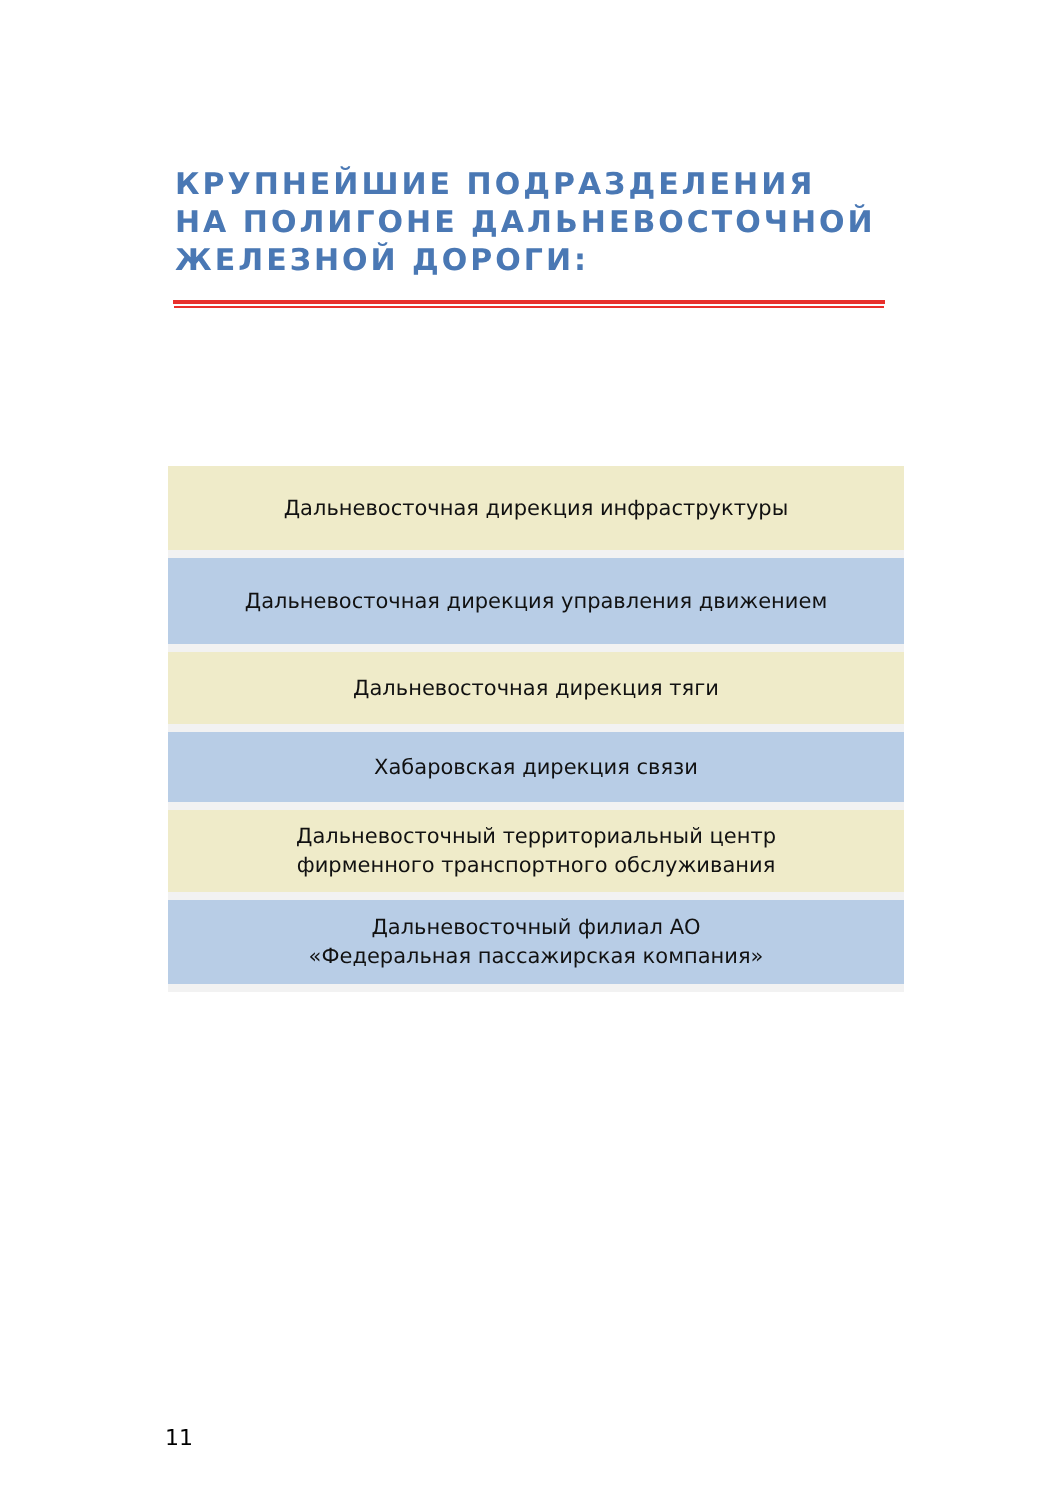КРУПНЕЙШИЕ ПОДРАЗДЕЛЕНИЯ
НА ПОЛИГОНЕ ДАЛЬНЕВОСТОЧНОЙ
ЖЕЛЕЗНОЙ ДОРОГИ:
Дальневосточная дирекция инфраструктуры
Дальневосточная дирекция управления движением
Дальневосточная дирекция тяги
Хабаровская дирекция связи
Дальневосточный территориальный центр
фирменного транспортного обслуживания
Дальневосточный филиал АО
«Федеральная пассажирская компания»
11